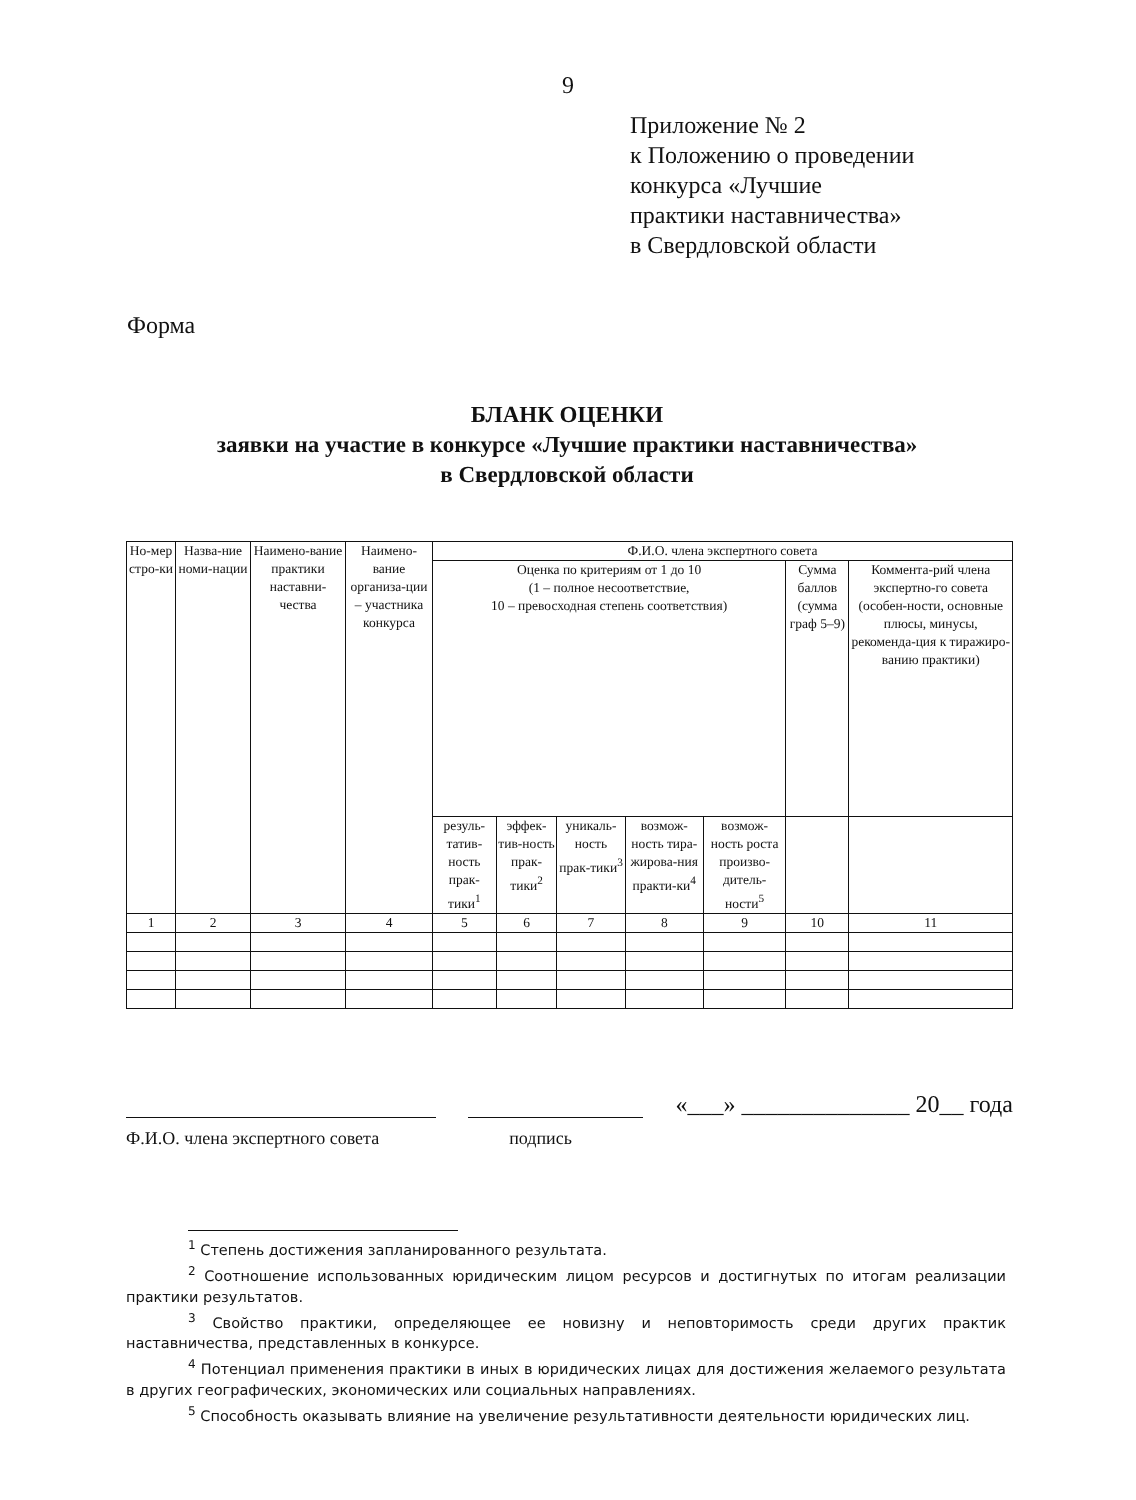9
Приложение № 2
к Положению о проведении
конкурса «Лучшие
практики наставничества»
в Свердловской области
Форма
БЛАНК ОЦЕНКИ
заявки на участие в конкурсе «Лучшие практики наставничества»
в Свердловской области
| Но-мер стро-ки | Назва-ние номи-нации | Наимено-вание практики наставни-чества | Наимено-вание организа-ции – участника конкурса | Ф.И.О. члена экспертного совета | | | | | | |
| --- | --- | --- | --- | --- | --- | --- | --- | --- | --- | --- |
| | | | | Оценка по критериям от 1 до 10 (1 – полное несоответствие, 10 – превосходная степень соответствия) | | | | | Сумма баллов (сумма граф 5–9) | Коммента-рий члена экспертно-го совета (особен-ности, основные плюсы, минусы, рекоменда-ция к тиражиро-ванию практики) |
| | | | | резуль-татив-ность прак-тики<sup>1</sup> | эффек-тив-ность прак-тики<sup>2</sup> | уникаль-ность прак-тики<sup>3</sup> | возмож-ность тира-жирова-ния практи-ки<sup>4</sup> | возмож-ность роста произво-дитель-ности<sup>5</sup> | | |
| 1 | 2 | 3 | 4 | 5 | 6 | 7 | 8 | 9 | 10 | 11 |
«___» ______________ 20__ года
Ф.И.О. члена экспертного совета подпись
<sup>1</sup> Степень достижения запланированного результата.
<sup>2</sup> Соотношение использованных юридическим лицом ресурсов и достигнутых по итогам реализации практики результатов.
<sup>3</sup> Свойство практики, определяющее ее новизну и неповторимость среди других практик наставничества, представленных в конкурсе.
<sup>4</sup> Потенциал применения практики в иных в юридических лицах для достижения желаемого результата в других географических, экономических или социальных направлениях.
<sup>5</sup> Способность оказывать влияние на увеличение результативности деятельности юридических лиц.